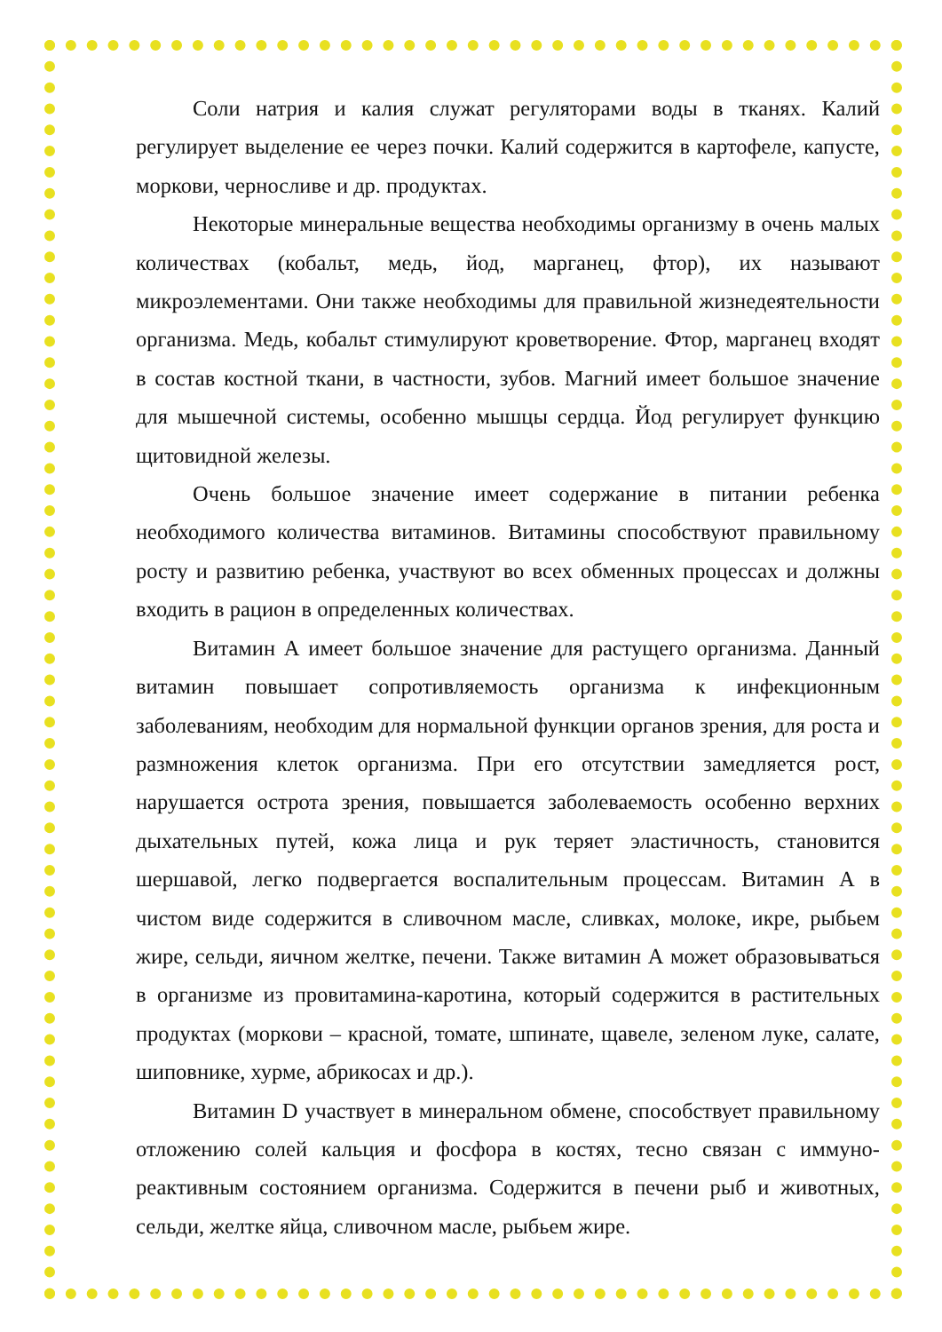Соли натрия и калия служат регуляторами воды в тканях. Калий регулирует выделение ее через почки. Калий содержится в картофеле, капусте, моркови, черносливе и др. продуктах.
Некоторые минеральные вещества необходимы организму в очень малых количествах (кобальт, медь, йод, марганец, фтор), их называют микроэлементами. Они также необходимы для правильной жизнедеятельности организма. Медь, кобальт стимулируют кроветворение. Фтор, марганец входят в состав костной ткани, в частности, зубов. Магний имеет большое значение для мышечной системы, особенно мышцы сердца. Йод регулирует функцию щитовидной железы.
Очень большое значение имеет содержание в питании ребенка необходимого количества витаминов. Витамины способствуют правильному росту и развитию ребенка, участвуют во всех обменных процессах и должны входить в рацион в определенных количествах.
Витамин А имеет большое значение для растущего организма. Данный витамин повышает сопротивляемость организма к инфекционным заболеваниям, необходим для нормальной функции органов зрения, для роста и размножения клеток организма. При его отсутствии замедляется рост, нарушается острота зрения, повышается заболеваемость особенно верхних дыхательных путей, кожа лица и рук теряет эластичность, становится шершавой, легко подвергается воспалительным процессам. Витамин А в чистом виде содержится в сливочном масле, сливках, молоке, икре, рыбьем жире, сельди, яичном желтке, печени. Также витамин А может образовываться в организме из провитамина-каротина, который содержится в растительных продуктах (моркови – красной, томате, шпинате, щавеле, зеленом луке, салате, шиповнике, хурме, абрикосах и др.).
Витамин D участвует в минеральном обмене, способствует правильному отложению солей кальция и фосфора в костях, тесно связан с иммуно-реактивным состоянием организма. Содержится в печени рыб и животных, сельди, желтке яйца, сливочном масле, рыбьем жире.